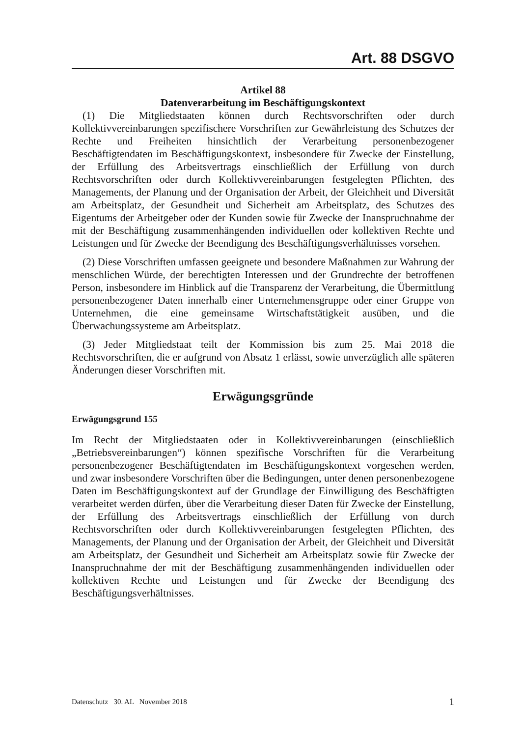Art. 88 DSGVO
Artikel 88
Datenverarbeitung im Beschäftigungskontext
(1) Die Mitgliedstaaten können durch Rechtsvorschriften oder durch Kollektivvereinbarungen spezifischere Vorschriften zur Gewährleistung des Schutzes der Rechte und Freiheiten hinsichtlich der Verarbeitung personenbezogener Beschäftigtendaten im Beschäftigungskontext, insbesondere für Zwecke der Einstellung, der Erfüllung des Arbeitsvertrags einschließlich der Erfüllung von durch Rechtsvorschriften oder durch Kollektivvereinbarungen festgelegten Pflichten, des Managements, der Planung und der Organisation der Arbeit, der Gleichheit und Diversität am Arbeitsplatz, der Gesundheit und Sicherheit am Arbeitsplatz, des Schutzes des Eigentums der Arbeitgeber oder der Kunden sowie für Zwecke der Inanspruchnahme der mit der Beschäftigung zusammenhängenden individuellen oder kollektiven Rechte und Leistungen und für Zwecke der Beendigung des Beschäftigungsverhältnisses vorsehen.
(2) Diese Vorschriften umfassen geeignete und besondere Maßnahmen zur Wahrung der menschlichen Würde, der berechtigten Interessen und der Grundrechte der betroffenen Person, insbesondere im Hinblick auf die Transparenz der Verarbeitung, die Übermittlung personenbezogener Daten innerhalb einer Unternehmensgruppe oder einer Gruppe von Unternehmen, die eine gemeinsame Wirtschaftstätigkeit ausüben, und die Überwachungssysteme am Arbeitsplatz.
(3) Jeder Mitgliedstaat teilt der Kommission bis zum 25. Mai 2018 die Rechtsvorschriften, die er aufgrund von Absatz 1 erlässt, sowie unverzüglich alle späteren Änderungen dieser Vorschriften mit.
Erwägungsgründe
Erwägungsgrund 155
Im Recht der Mitgliedstaaten oder in Kollektivvereinbarungen (einschließlich „Betriebsvereinbarungen“) können spezifische Vorschriften für die Verarbeitung personenbezogener Beschäftigtendaten im Beschäftigungskontext vorgesehen werden, und zwar insbesondere Vorschriften über die Bedingungen, unter denen personenbezogene Daten im Beschäftigungskontext auf der Grundlage der Einwilligung des Beschäftigten verarbeitet werden dürfen, über die Verarbeitung dieser Daten für Zwecke der Einstellung, der Erfüllung des Arbeitsvertrags einschließlich der Erfüllung von durch Rechtsvorschriften oder durch Kollektivvereinbarungen festgelegten Pflichten, des Managements, der Planung und der Organisation der Arbeit, der Gleichheit und Diversität am Arbeitsplatz, der Gesundheit und Sicherheit am Arbeitsplatz sowie für Zwecke der Inanspruchnahme der mit der Beschäftigung zusammenhängenden individuellen oder kollektiven Rechte und Leistungen und für Zwecke der Beendigung des Beschäftigungsverhältnisses.
Datenschutz 30. AL November 2018 1